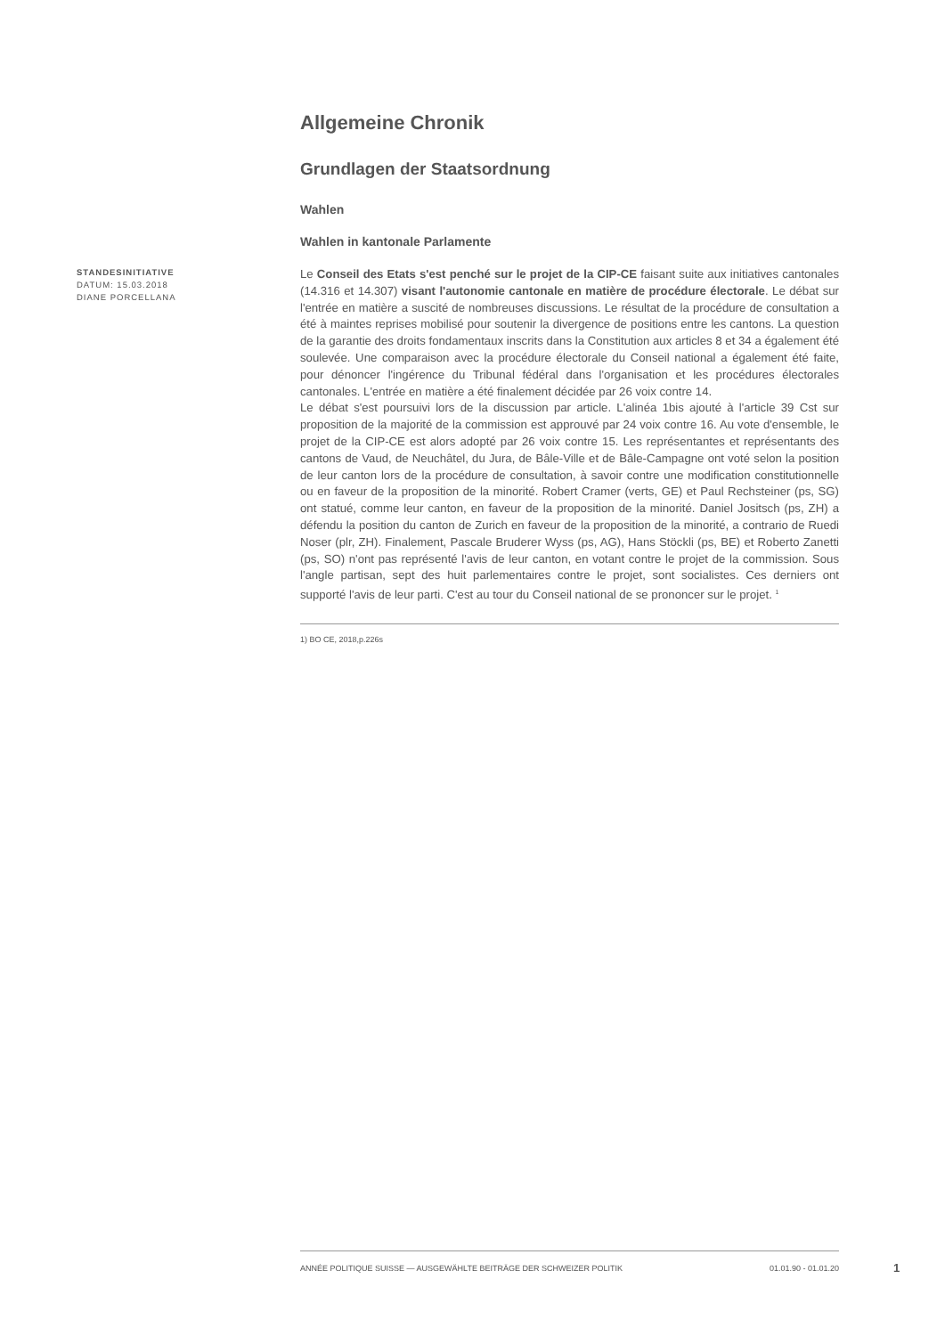Allgemeine Chronik
Grundlagen der Staatsordnung
Wahlen
Wahlen in kantonale Parlamente
STANDESINITIATIVE
DATUM: 15.03.2018
DIANE PORCELLANA
Le Conseil des Etats s'est penché sur le projet de la CIP-CE faisant suite aux initiatives cantonales (14.316 et 14.307) visant l'autonomie cantonale en matière de procédure électorale. Le débat sur l'entrée en matière a suscité de nombreuses discussions. Le résultat de la procédure de consultation a été à maintes reprises mobilisé pour soutenir la divergence de positions entre les cantons. La question de la garantie des droits fondamentaux inscrits dans la Constitution aux articles 8 et 34 a également été soulevée. Une comparaison avec la procédure électorale du Conseil national a également été faite, pour dénoncer l'ingérence du Tribunal fédéral dans l'organisation et les procédures électorales cantonales. L'entrée en matière a été finalement décidée par 26 voix contre 14.
Le débat s'est poursuivi lors de la discussion par article. L'alinéa 1bis ajouté à l'article 39 Cst sur proposition de la majorité de la commission est approuvé par 24 voix contre 16. Au vote d'ensemble, le projet de la CIP-CE est alors adopté par 26 voix contre 15. Les représentantes et représentants des cantons de Vaud, de Neuchâtel, du Jura, de Bâle-Ville et de Bâle-Campagne ont voté selon la position de leur canton lors de la procédure de consultation, à savoir contre une modification constitutionnelle ou en faveur de la proposition de la minorité. Robert Cramer (verts, GE) et Paul Rechsteiner (ps, SG) ont statué, comme leur canton, en faveur de la proposition de la minorité. Daniel Jositsch (ps, ZH) a défendu la position du canton de Zurich en faveur de la proposition de la minorité, a contrario de Ruedi Noser (plr, ZH). Finalement, Pascale Bruderer Wyss (ps, AG), Hans Stöckli (ps, BE) et Roberto Zanetti (ps, SO) n'ont pas représenté l'avis de leur canton, en votant contre le projet de la commission. Sous l'angle partisan, sept des huit parlementaires contre le projet, sont socialistes. Ces derniers ont supporté l'avis de leur parti. C'est au tour du Conseil national de se prononcer sur le projet. <sup>1</sup>
1) BO CE, 2018,p.226s
ANNÉE POLITIQUE SUISSE — AUSGEWÄHLTE BEITRÄGE DER SCHWEIZER POLITIK 01.01.90 - 01.01.20
1